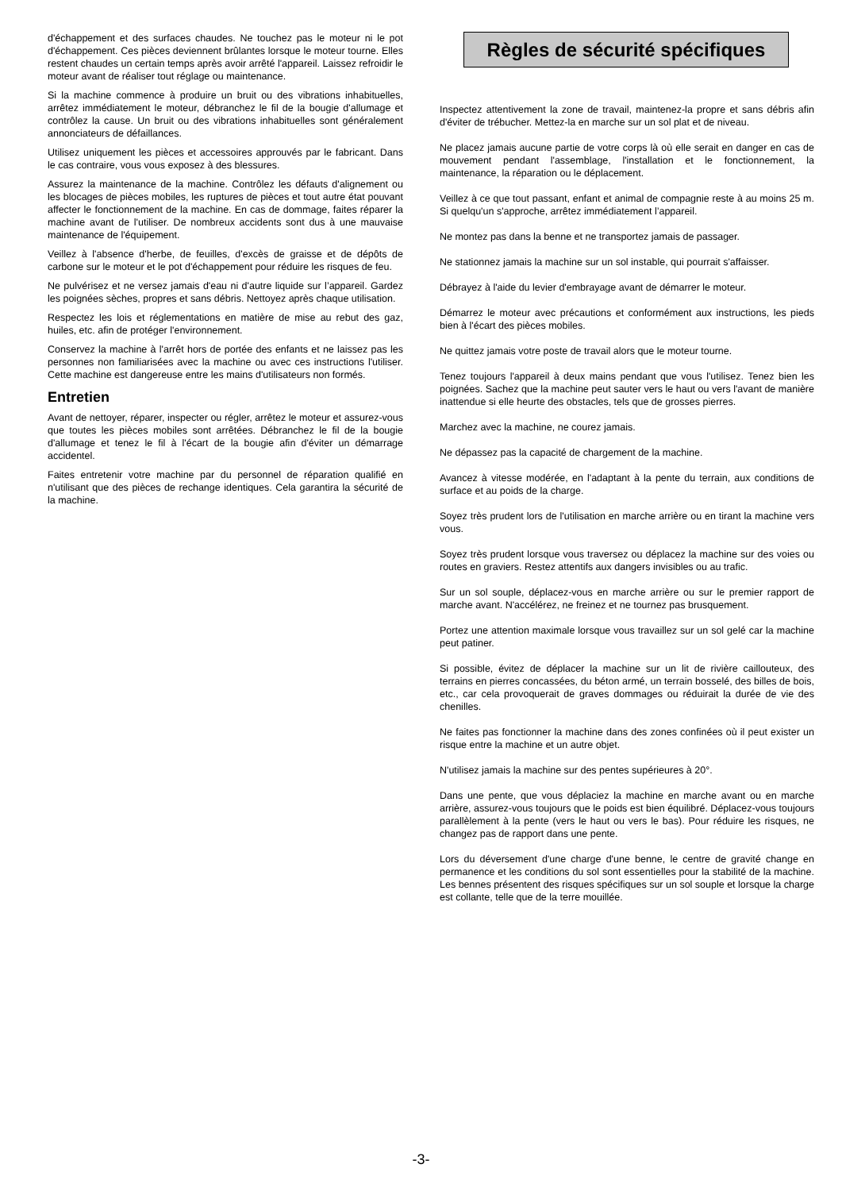d'échappement et des surfaces chaudes. Ne touchez pas le moteur ni le pot d'échappement. Ces pièces deviennent brûlantes lorsque le moteur tourne. Elles restent chaudes un certain temps après avoir arrêté l'appareil. Laissez refroidir le moteur avant de réaliser tout réglage ou maintenance.
Si la machine commence à produire un bruit ou des vibrations inhabituelles, arrêtez immédiatement le moteur, débranchez le fil de la bougie d'allumage et contrôlez la cause. Un bruit ou des vibrations inhabituelles sont généralement annonciateurs de défaillances.
Utilisez uniquement les pièces et accessoires approuvés par le fabricant. Dans le cas contraire, vous vous exposez à des blessures.
Assurez la maintenance de la machine. Contrôlez les défauts d'alignement ou les blocages de pièces mobiles, les ruptures de pièces et tout autre état pouvant affecter le fonctionnement de la machine. En cas de dommage, faites réparer la machine avant de l'utiliser. De nombreux accidents sont dus à une mauvaise maintenance de l'équipement.
Veillez à l'absence d'herbe, de feuilles, d'excès de graisse et de dépôts de carbone sur le moteur et le pot d'échappement pour réduire les risques de feu.
Ne pulvérisez et ne versez jamais d'eau ni d'autre liquide sur l’appareil. Gardez les poignées sèches, propres et sans débris. Nettoyez après chaque utilisation.
Respectez les lois et réglementations en matière de mise au rebut des gaz, huiles, etc. afin de protéger l'environnement.
Conservez la machine à l'arrêt hors de portée des enfants et ne laissez pas les personnes non familiarisées avec la machine ou avec ces instructions l'utiliser. Cette machine est dangereuse entre les mains d'utilisateurs non formés.
Entretien
Avant de nettoyer, réparer, inspecter ou régler, arrêtez le moteur et assurez-vous que toutes les pièces mobiles sont arrêtées. Débranchez le fil de la bougie d'allumage et tenez le fil à l'écart de la bougie afin d'éviter un démarrage accidentel.
Faites entretenir votre machine par du personnel de réparation qualifié en n'utilisant que des pièces de rechange identiques. Cela garantira la sécurité de la machine.
Règles de sécurité spécifiques
Inspectez attentivement la zone de travail, maintenez-la propre et sans débris afin d'éviter de trébucher. Mettez-la en marche sur un sol plat et de niveau.
Ne placez jamais aucune partie de votre corps là où elle serait en danger en cas de mouvement pendant l'assemblage, l'installation et le fonctionnement, la maintenance, la réparation ou le déplacement.
Veillez à ce que tout passant, enfant et animal de compagnie reste à au moins 25 m. Si quelqu'un s'approche, arrêtez immédiatement l’appareil.
Ne montez pas dans la benne et ne transportez jamais de passager.
Ne stationnez jamais la machine sur un sol instable, qui pourrait s'affaisser.
Débrayez à l'aide du levier d'embrayage avant de démarrer le moteur.
Démarrez le moteur avec précautions et conformément aux instructions, les pieds bien à l'écart des pièces mobiles.
Ne quittez jamais votre poste de travail alors que le moteur tourne.
Tenez toujours l'appareil à deux mains pendant que vous l'utilisez. Tenez bien les poignées. Sachez que la machine peut sauter vers le haut ou vers l'avant de manière inattendue si elle heurte des obstacles, tels que de grosses pierres.
Marchez avec la machine, ne courez jamais.
Ne dépassez pas la capacité de chargement de la machine.
Avancez à vitesse modérée, en l'adaptant à la pente du terrain, aux conditions de surface et au poids de la charge.
Soyez très prudent lors de l'utilisation en marche arrière ou en tirant la machine vers vous.
Soyez très prudent lorsque vous traversez ou déplacez la machine sur des voies ou routes en graviers. Restez attentifs aux dangers invisibles ou au trafic.
Sur un sol souple, déplacez-vous en marche arrière ou sur le premier rapport de marche avant. N'accélérez, ne freinez et ne tournez pas brusquement.
Portez une attention maximale lorsque vous travaillez sur un sol gelé car la machine peut patiner.
Si possible, évitez de déplacer la machine sur un lit de rivière caillouteux, des terrains en pierres concassées, du béton armé, un terrain bosselé, des billes de bois, etc., car cela provoquerait de graves dommages ou réduirait la durée de vie des chenilles.
Ne faites pas fonctionner la machine dans des zones confinées où il peut exister un risque entre la machine et un autre objet.
N'utilisez jamais la machine sur des pentes supérieures à 20°.
Dans une pente, que vous déplaciez la machine en marche avant ou en marche arrière, assurez-vous toujours que le poids est bien équilibré. Déplacez-vous toujours parallèlement à la pente (vers le haut ou vers le bas). Pour réduire les risques, ne changez pas de rapport dans une pente.
Lors du déversement d'une charge d'une benne, le centre de gravité change en permanence et les conditions du sol sont essentielles pour la stabilité de la machine. Les bennes présentent des risques spécifiques sur un sol souple et lorsque la charge est collante, telle que de la terre mouillée.
-3-